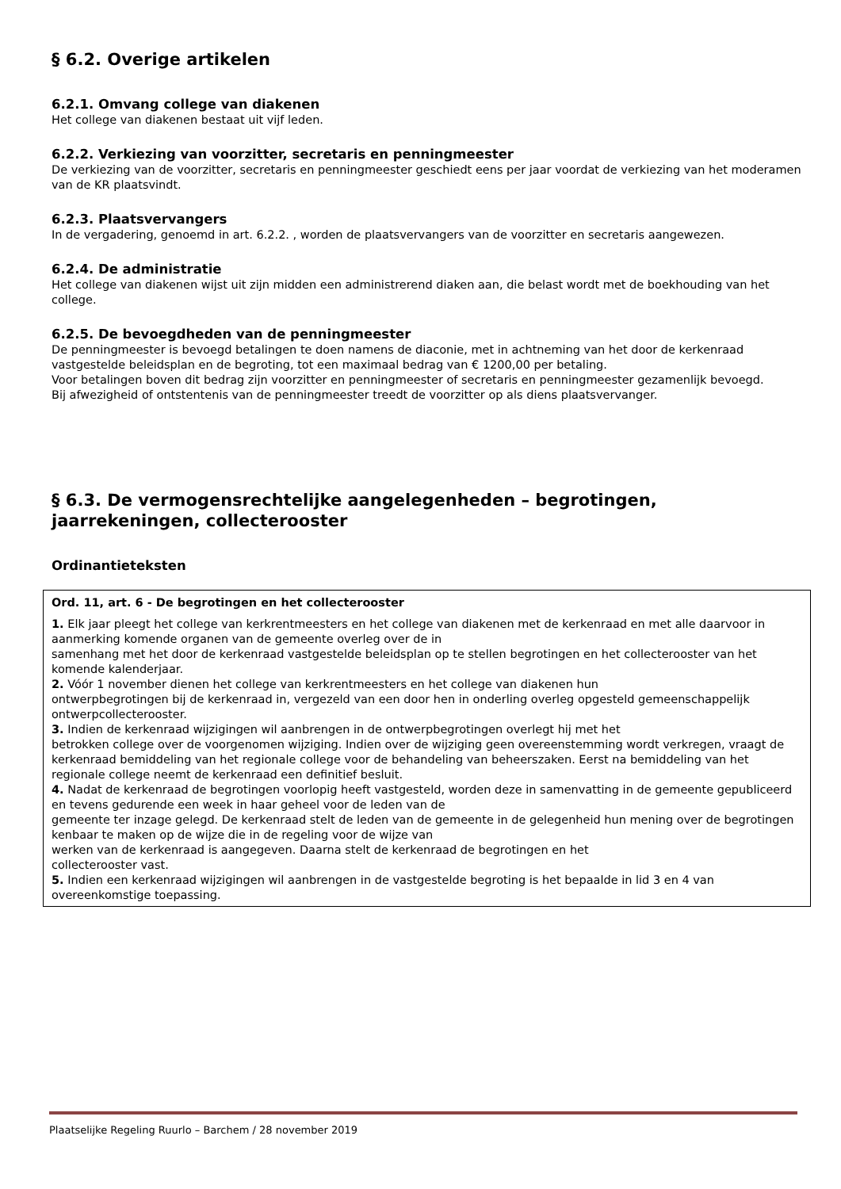§ 6.2. Overige artikelen
6.2.1. Omvang college van diakenen
Het college van diakenen bestaat uit vijf leden.
6.2.2. Verkiezing van voorzitter, secretaris en penningmeester
De verkiezing van de voorzitter, secretaris en penningmeester geschiedt eens per jaar voordat de verkiezing van het moderamen van de KR plaatsvindt.
6.2.3. Plaatsvervangers
In de vergadering, genoemd in art. 6.2.2. , worden de plaatsvervangers van de voorzitter en secretaris aangewezen.
6.2.4. De administratie
Het college van diakenen wijst uit zijn midden een administrerend diaken aan, die belast wordt met de boekhouding van het college.
6.2.5. De bevoegdheden van de penningmeester
De penningmeester is bevoegd betalingen te doen namens de diaconie, met in achtneming van het door de kerkenraad vastgestelde beleidsplan en de begroting, tot een maximaal bedrag van € 1200,00 per betaling.
Voor betalingen boven dit bedrag zijn voorzitter en penningmeester of secretaris en penningmeester gezamenlijk bevoegd.
Bij afwezigheid of ontstentenis van de penningmeester treedt de voorzitter op als diens plaatsvervanger.
§ 6.3. De vermogensrechtelijke aangelegenheden – begrotingen, jaarrekeningen, collecterooster
Ordinantieteksten
Ord. 11, art. 6 - De begrotingen en het collecterooster
1. Elk jaar pleegt het college van kerkrentmeesters en het college van diakenen met de kerkenraad en met alle daarvoor in aanmerking komende organen van de gemeente overleg over de in
samenhang met het door de kerkenraad vastgestelde beleidsplan op te stellen begrotingen en het collecterooster van het komende kalenderjaar.
2. Vóór 1 november dienen het college van kerkrentmeesters en het college van diakenen hun
ontwerpbegrotingen bij de kerkenraad in, vergezeld van een door hen in onderling overleg opgesteld gemeenschappelijk ontwerpcollecterooster.
3. Indien de kerkenraad wijzigingen wil aanbrengen in de ontwerpbegrotingen overlegt hij met het
betrokken college over de voorgenomen wijziging. Indien over de wijziging geen overeenstemming wordt verkregen, vraagt de kerkenraad bemiddeling van het regionale college voor de behandeling van beheerszaken. Eerst na bemiddeling van het regionale college neemt de kerkenraad een definitief besluit.
4. Nadat de kerkenraad de begrotingen voorlopig heeft vastgesteld, worden deze in samenvatting in de gemeente gepubliceerd en tevens gedurende een week in haar geheel voor de leden van de
gemeente ter inzage gelegd. De kerkenraad stelt de leden van de gemeente in de gelegenheid hun mening over de begrotingen kenbaar te maken op de wijze die in de regeling voor de wijze van
werken van de kerkenraad is aangegeven. Daarna stelt de kerkenraad de begrotingen en het
collecterooster vast.
5. Indien een kerkenraad wijzigingen wil aanbrengen in de vastgestelde begroting is het bepaalde in lid 3 en 4 van overeenkomstige toepassing.
Plaatselijke Regeling Ruurlo – Barchem / 28 november 2019